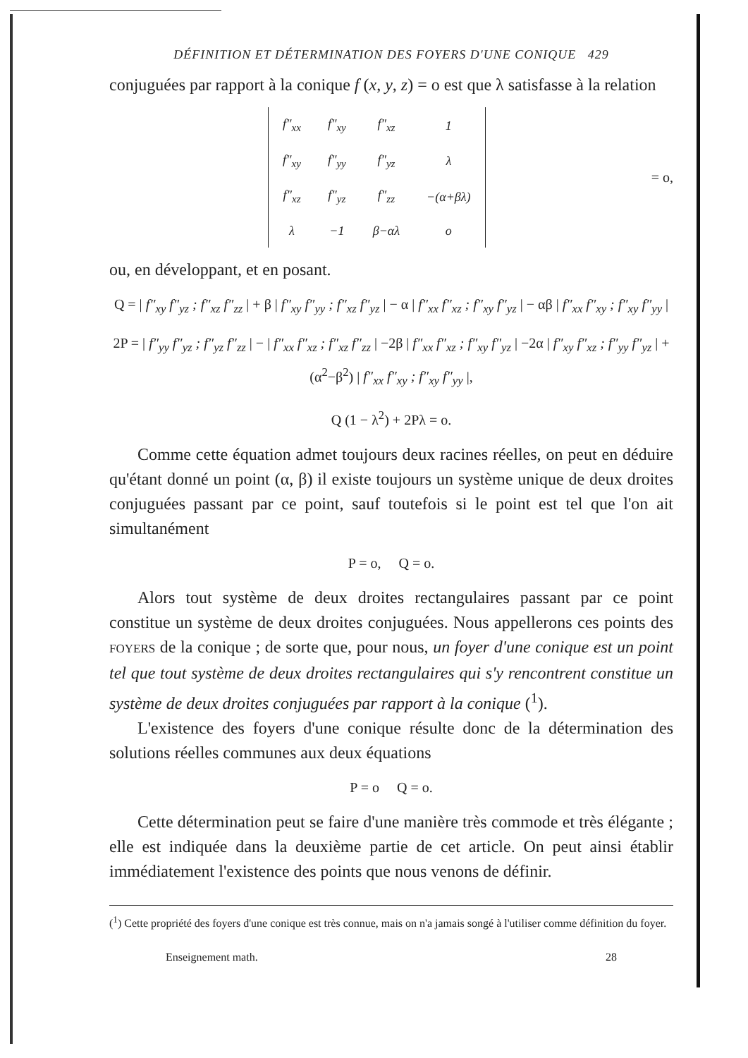DÉFINITION ET DÉTERMINATION DES FOYERS D'UNE CONIQUE 429
conjuguées par rapport à la conique f (x, y, z) = o est que λ satisfasse à la relation
| f″<sub>xx</sub> | f″<sub>xy</sub> | f″<sub>xz</sub> | 1 |
| f″<sub>xy</sub> | f″<sub>yy</sub> | f″<sub>yz</sub> | λ |
| f″<sub>xz</sub> | f″<sub>yz</sub> | f″<sub>zz</sub> | −(α+βλ) |
| λ | −1 | β−αλ | o |
= o,
ou, en développant, et en posant.
Q = | f″<sub>xy</sub> f″<sub>yz</sub> ; f″<sub>xz</sub> f″<sub>zz</sub> | + β | f″<sub>xy</sub> f″<sub>yy</sub> ; f″<sub>xz</sub> f″<sub>yz</sub> | − α | f″<sub>xx</sub> f″<sub>xz</sub> ; f″<sub>xy</sub> f″<sub>yz</sub> | − αβ | f″<sub>xx</sub> f″<sub>xy</sub> ; f″<sub>xy</sub> f″<sub>yy</sub> |
2P = | f″<sub>yy</sub> f″<sub>yz</sub> ; f″<sub>yz</sub> f″<sub>zz</sub> | − | f″<sub>xx</sub> f″<sub>xz</sub> ; f″<sub>xz</sub> f″<sub>zz</sub> | −2β | f″<sub>xx</sub> f″<sub>xz</sub> ; f″<sub>xy</sub> f″<sub>yz</sub> | −2α | f″<sub>xy</sub> f″<sub>xz</sub> ; f″<sub>yy</sub> f″<sub>yz</sub> | + (α<sup>2</sup>−β<sup>2</sup>) | f″<sub>xx</sub> f″<sub>xy</sub> ; f″<sub>xy</sub> f″<sub>yy</sub> |,
Q (1 − λ<sup>2</sup>) + 2Pλ = o.
Comme cette équation admet toujours deux racines réelles, on peut en déduire qu'étant donné un point (α, β) il existe toujours un système unique de deux droites conjuguées passant par ce point, sauf toutefois si le point est tel que l'on ait simultanément
P = o, Q = o.
Alors tout système de deux droites rectangulaires passant par ce point constitue un système de deux droites conjuguées. Nous appellerons ces points des FOYERS de la conique ; de sorte que, pour nous, un foyer d'une conique est un point tel que tout système de deux droites rectangulaires qui s'y rencontrent constitue un système de deux droites conjuguées par rapport à la conique (<sup>1</sup>).
L'existence des foyers d'une conique résulte donc de la détermination des solutions réelles communes aux deux équations
P = o Q = o.
Cette détermination peut se faire d'une manière très commode et très élégante ; elle est indiquée dans la deuxième partie de cet article. On peut ainsi établir immédiatement l'existence des points que nous venons de définir.
(<sup>1</sup>) Cette propriété des foyers d'une conique est très connue, mais on n'a jamais songé à l'utiliser comme définition du foyer.
Enseignement math. 28